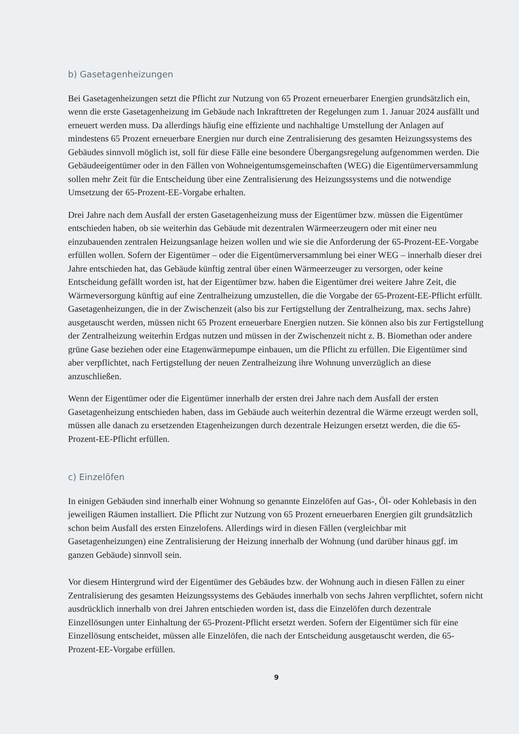b) Gasetagenheizungen
Bei Gasetagenheizungen setzt die Pflicht zur Nutzung von 65 Prozent erneuerbarer Energien grundsätzlich ein, wenn die erste Gasetagenheizung im Gebäude nach Inkrafttreten der Regelungen zum 1. Januar 2024 ausfällt und erneuert werden muss. Da allerdings häufig eine effiziente und nachhaltige Umstellung der Anlagen auf mindestens 65 Prozent erneuerbare Energien nur durch eine Zentralisierung des gesamten Heizungssystems des Gebäudes sinnvoll möglich ist, soll für diese Fälle eine besondere Übergangsregelung aufgenommen werden. Die Gebäudeeigentümer oder in den Fällen von Wohneigentumsgemeinschaften (WEG) die Eigentümerversammlung sollen mehr Zeit für die Entscheidung über eine Zentralisierung des Heizungssystems und die notwendige Umsetzung der 65-Prozent-EE-Vorgabe erhalten.
Drei Jahre nach dem Ausfall der ersten Gasetagenheizung muss der Eigentümer bzw. müssen die Eigentümer entschieden haben, ob sie weiterhin das Gebäude mit dezentralen Wärmeerzeugern oder mit einer neu einzubauenden zentralen Heizungsanlage heizen wollen und wie sie die Anforderung der 65-Prozent-EE-Vorgabe erfüllen wollen. Sofern der Eigentümer – oder die Eigentümerversammlung bei einer WEG – innerhalb dieser drei Jahre entschieden hat, das Gebäude künftig zentral über einen Wärmeerzeuger zu versorgen, oder keine Entscheidung gefällt worden ist, hat der Eigentümer bzw. haben die Eigentümer drei weitere Jahre Zeit, die Wärmeversorgung künftig auf eine Zentralheizung umzustellen, die die Vorgabe der 65-Prozent-EE-Pflicht erfüllt. Gasetagenheizungen, die in der Zwischenzeit (also bis zur Fertigstellung der Zentralheizung, max. sechs Jahre) ausgetauscht werden, müssen nicht 65 Prozent erneuerbare Energien nutzen. Sie können also bis zur Fertigstellung der Zentralheizung weiterhin Erdgas nutzen und müssen in der Zwischenzeit nicht z. B. Biomethan oder andere grüne Gase beziehen oder eine Etagenwärmepumpe einbauen, um die Pflicht zu erfüllen. Die Eigentümer sind aber verpflichtet, nach Fertigstellung der neuen Zentralheizung ihre Wohnung unverzüglich an diese anzuschließen.
Wenn der Eigentümer oder die Eigentümer innerhalb der ersten drei Jahre nach dem Ausfall der ersten Gasetagenheizung entschieden haben, dass im Gebäude auch weiterhin dezentral die Wärme erzeugt werden soll, müssen alle danach zu ersetzenden Etagenheizungen durch dezentrale Heizungen ersetzt werden, die die 65-Prozent-EE-Pflicht erfüllen.
c) Einzelöfen
In einigen Gebäuden sind innerhalb einer Wohnung so genannte Einzelöfen auf Gas-, Öl- oder Kohlebasis in den jeweiligen Räumen installiert. Die Pflicht zur Nutzung von 65 Prozent erneuerbaren Energien gilt grundsätzlich schon beim Ausfall des ersten Einzelofens. Allerdings wird in diesen Fällen (vergleichbar mit Gasetagenheizungen) eine Zentralisierung der Heizung innerhalb der Wohnung (und darüber hinaus ggf. im ganzen Gebäude) sinnvoll sein.
Vor diesem Hintergrund wird der Eigentümer des Gebäudes bzw. der Wohnung auch in diesen Fällen zu einer Zentralisierung des gesamten Heizungssystems des Gebäudes innerhalb von sechs Jahren verpflichtet, sofern nicht ausdrücklich innerhalb von drei Jahren entschieden worden ist, dass die Einzelöfen durch dezentrale Einzellösungen unter Einhaltung der 65-Prozent-Pflicht ersetzt werden. Sofern der Eigentümer sich für eine Einzellösung entscheidet, müssen alle Einzelöfen, die nach der Entscheidung ausgetauscht werden, die 65-Prozent-EE-Vorgabe erfüllen.
9